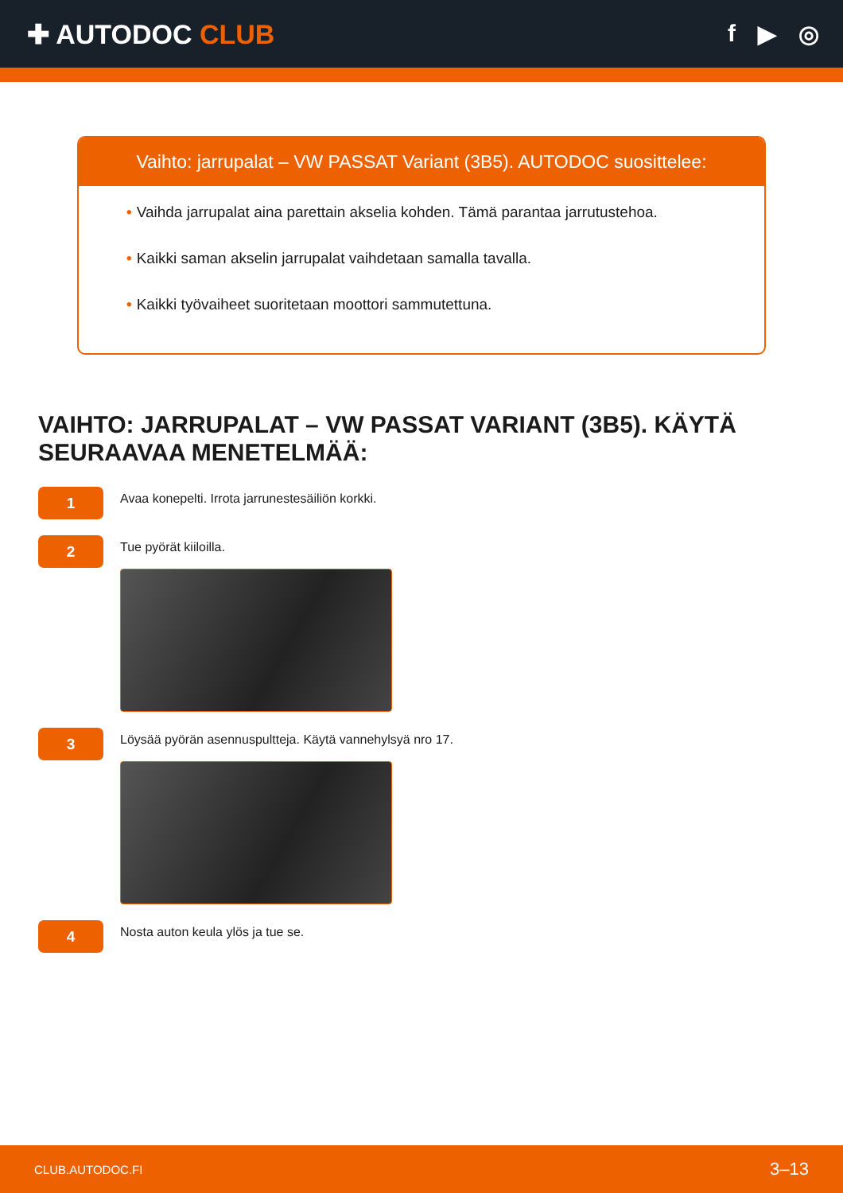✚ AUTODOC CLUB f ▶ ◎
Vaihto: jarrupalat – VW PASSAT Variant (3B5). AUTODOC suosittelee:
• Vaihda jarrupalat aina parettain akselia kohden. Tämä parantaa jarrutustehoa.
• Kaikki saman akselin jarrupalat vaihdetaan samalla tavalla.
• Kaikki työvaiheet suoritetaan moottori sammutettuna.
VAIHTO: JARRUPALAT – VW PASSAT VARIANT (3B5). KÄYTÄ SEURAAVAA MENETELMÄÄ:
1
Avaa konepelti. Irrota jarrunestesäiliön korkki.
2
Tue pyörät kiiloilla.
3
Löysää pyörän asennuspultteja. Käytä vannehylsyä nro 17.
4
Nosta auton keula ylös ja tue se.
CLUB.AUTODOC.FI 3–13